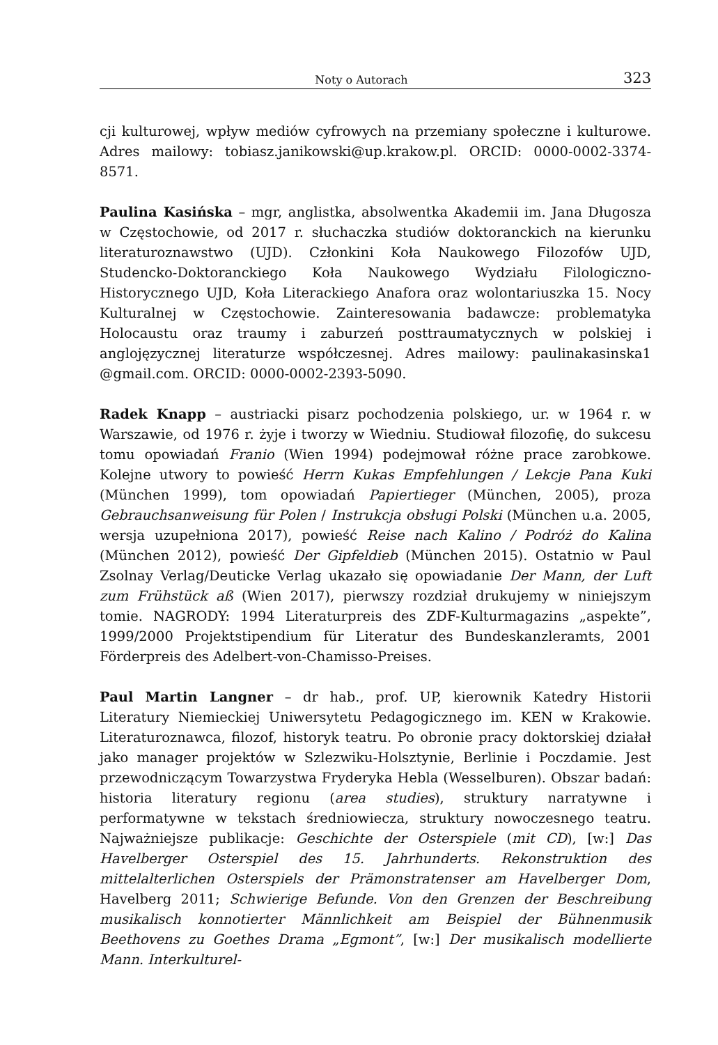Noty o Autorach 323
cji kulturowej, wpływ mediów cyfrowych na przemiany społeczne i kulturowe. Adres mailowy: tobiasz.janikowski@up.krakow.pl. ORCID: 0000-0002-3374-8571.
Paulina Kasińska – mgr, anglistka, absolwentka Akademii im. Jana Długosza w Częstochowie, od 2017 r. słuchaczka studiów doktoranckich na kierunku literaturoznawstwo (UJD). Członkini Koła Naukowego Filozofów UJD, Studencko-Doktoranckiego Koła Naukowego Wydziału Filologiczno-Historycznego UJD, Koła Literackiego Anafora oraz wolontariuszka 15. Nocy Kulturalnej w Częstochowie. Zainteresowania badawcze: problematyka Holocaustu oraz traumy i zaburzeń posttraumatycznych w polskiej i anglojęzycznej literaturze współczesnej. Adres mailowy: paulinakasinska1 @gmail.com. ORCID: 0000-0002-2393-5090.
Radek Knapp – austriacki pisarz pochodzenia polskiego, ur. w 1964 r. w Warszawie, od 1976 r. żyje i tworzy w Wiedniu. Studiował filozofię, do sukcesu tomu opowiadań Franio (Wien 1994) podejmował różne prace zarobkowe. Kolejne utwory to powieść Herrn Kukas Empfehlungen / Lekcje Pana Kuki (München 1999), tom opowiadań Papiertieger (München, 2005), proza Gebrauchsanweisung für Polen / Instrukcja obsługi Polski (München u.a. 2005, wersja uzupełniona 2017), powieść Reise nach Kalino / Podróż do Kalina (München 2012), powieść Der Gipfeldieb (München 2015). Ostatnio w Paul Zsolnay Verlag/Deuticke Verlag ukazało się opowiadanie Der Mann, der Luft zum Frühstück aß (Wien 2017), pierwszy rozdział drukujemy w niniejszym tomie. NAGRODY: 1994 Literaturpreis des ZDF-Kulturmagazins „aspekte”, 1999/2000 Projektstipendium für Literatur des Bundeskanzleramts, 2001 Förderpreis des Adelbert-von-Chamisso-Preises.
Paul Martin Langner – dr hab., prof. UP, kierownik Katedry Historii Literatury Niemieckiej Uniwersytetu Pedagogicznego im. KEN w Krakowie. Literaturoznawca, filozof, historyk teatru. Po obronie pracy doktorskiej działał jako manager projektów w Szlezwiku-Holsztynie, Berlinie i Poczdamie. Jest przewodniczącym Towarzystwa Fryderyka Hebla (Wesselburen). Obszar badań: historia literatury regionu (area studies), struktury narratywne i performatywne w tekstach średniowiecza, struktury nowoczesnego teatru. Najważniejsze publikacje: Geschichte der Osterspiele (mit CD), [w:] Das Havelberger Osterspiel des 15. Jahrhunderts. Rekonstruktion des mittelalterlichen Osterspiels der Prämonstratenser am Havelberger Dom, Havelberg 2011; Schwierige Befunde. Von den Grenzen der Beschreibung musikalisch konnotierter Männlichkeit am Beispiel der Bühnenmusik Beethovens zu Goethes Drama „Egmont”, [w:] Der musikalisch modellierte Mann. Interkulturel-